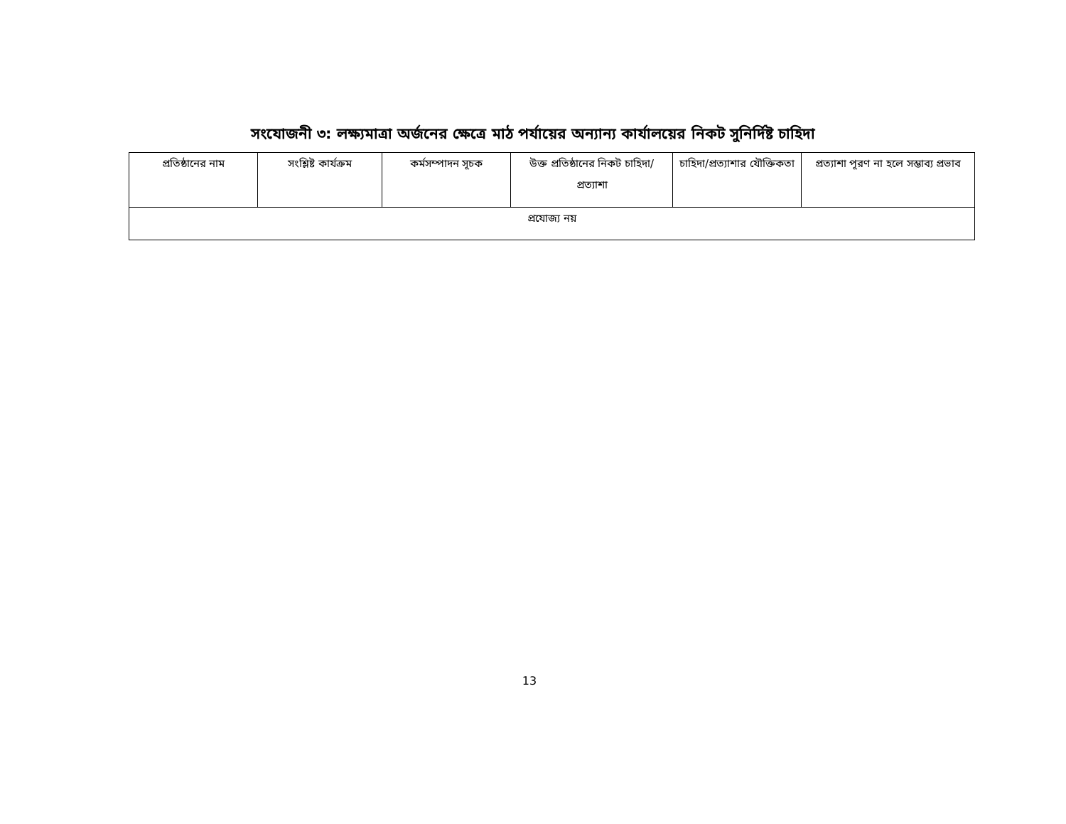সংযোজনী ৩: লক্ষ্যমাত্রা অর্জনের ক্ষেত্রে মাঠ পর্যায়ের অন্যান্য কার্যালয়ের নিকট সুনির্দিষ্ট চাহিদা
| প্রতিষ্ঠানের নাম | সংশ্লিষ্ট কার্যক্রম | কর্মসম্পাদন সূচক | উক্ত প্রতিষ্ঠানের নিকট চাহিদা/প্রত্যাশা | চাহিদা/প্রত্যাশার যৌক্তিকতা | প্রত্যাশা পূরণ না হলে সম্ভাব্য প্রভাব |
| --- | --- | --- | --- | --- | --- |
| প্রযোজ্য নয় | | | | | |
13